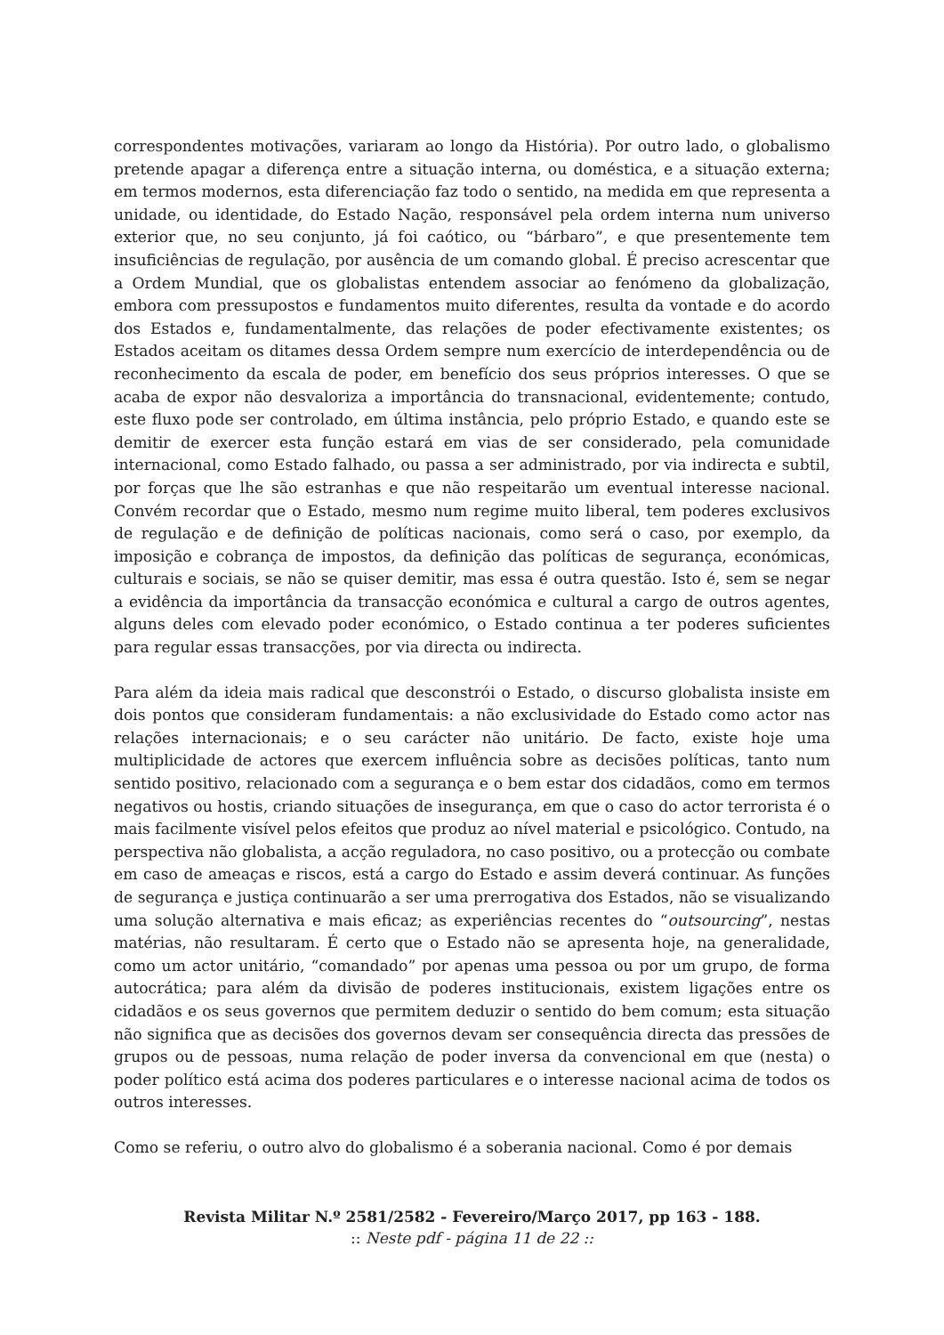correspondentes motivações, variaram ao longo da História). Por outro lado, o globalismo pretende apagar a diferença entre a situação interna, ou doméstica, e a situação externa; em termos modernos, esta diferenciação faz todo o sentido, na medida em que representa a unidade, ou identidade, do Estado Nação, responsável pela ordem interna num universo exterior que, no seu conjunto, já foi caótico, ou “bárbaro”, e que presentemente tem insuficiências de regulação, por ausência de um comando global. É preciso acrescentar que a Ordem Mundial, que os globalistas entendem associar ao fenómeno da globalização, embora com pressupostos e fundamentos muito diferentes, resulta da vontade e do acordo dos Estados e, fundamentalmente, das relações de poder efectivamente existentes; os Estados aceitam os ditames dessa Ordem sempre num exercício de interdependência ou de reconhecimento da escala de poder, em benefício dos seus próprios interesses. O que se acaba de expor não desvaloriza a importância do transnacional, evidentemente; contudo, este fluxo pode ser controlado, em última instância, pelo próprio Estado, e quando este se demitir de exercer esta função estará em vias de ser considerado, pela comunidade internacional, como Estado falhado, ou passa a ser administrado, por via indirecta e subtil, por forças que lhe são estranhas e que não respeitarão um eventual interesse nacional. Convém recordar que o Estado, mesmo num regime muito liberal, tem poderes exclusivos de regulação e de definição de políticas nacionais, como será o caso, por exemplo, da imposição e cobrança de impostos, da definição das políticas de segurança, económicas, culturais e sociais, se não se quiser demitir, mas essa é outra questão. Isto é, sem se negar a evidência da importância da transacção económica e cultural a cargo de outros agentes, alguns deles com elevado poder económico, o Estado continua a ter poderes suficientes para regular essas transacções, por via directa ou indirecta.
Para além da ideia mais radical que desconstrói o Estado, o discurso globalista insiste em dois pontos que consideram fundamentais: a não exclusividade do Estado como actor nas relações internacionais; e o seu carácter não unitário. De facto, existe hoje uma multiplicidade de actores que exercem influência sobre as decisões políticas, tanto num sentido positivo, relacionado com a segurança e o bem estar dos cidadãos, como em termos negativos ou hostis, criando situações de insegurança, em que o caso do actor terrorista é o mais facilmente visível pelos efeitos que produz ao nível material e psicológico. Contudo, na perspectiva não globalista, a acção reguladora, no caso positivo, ou a protecção ou combate em caso de ameaças e riscos, está a cargo do Estado e assim deverá continuar. As funções de segurança e justiça continuarão a ser uma prerrogativa dos Estados, não se visualizando uma solução alternativa e mais eficaz; as experiências recentes do “outsourcing”, nestas matérias, não resultaram. É certo que o Estado não se apresenta hoje, na generalidade, como um actor unitário, “comandado” por apenas uma pessoa ou por um grupo, de forma autocrática; para além da divisão de poderes institucionais, existem ligações entre os cidadãos e os seus governos que permitem deduzir o sentido do bem comum; esta situação não significa que as decisões dos governos devam ser consequência directa das pressões de grupos ou de pessoas, numa relação de poder inversa da convencional em que (nesta) o poder político está acima dos poderes particulares e o interesse nacional acima de todos os outros interesses.
Como se referiu, o outro alvo do globalismo é a soberania nacional. Como é por demais
Revista Militar N.º 2581/2582 - Fevereiro/Março 2017, pp 163 - 188.
:: Neste pdf - página 11 de 22 ::